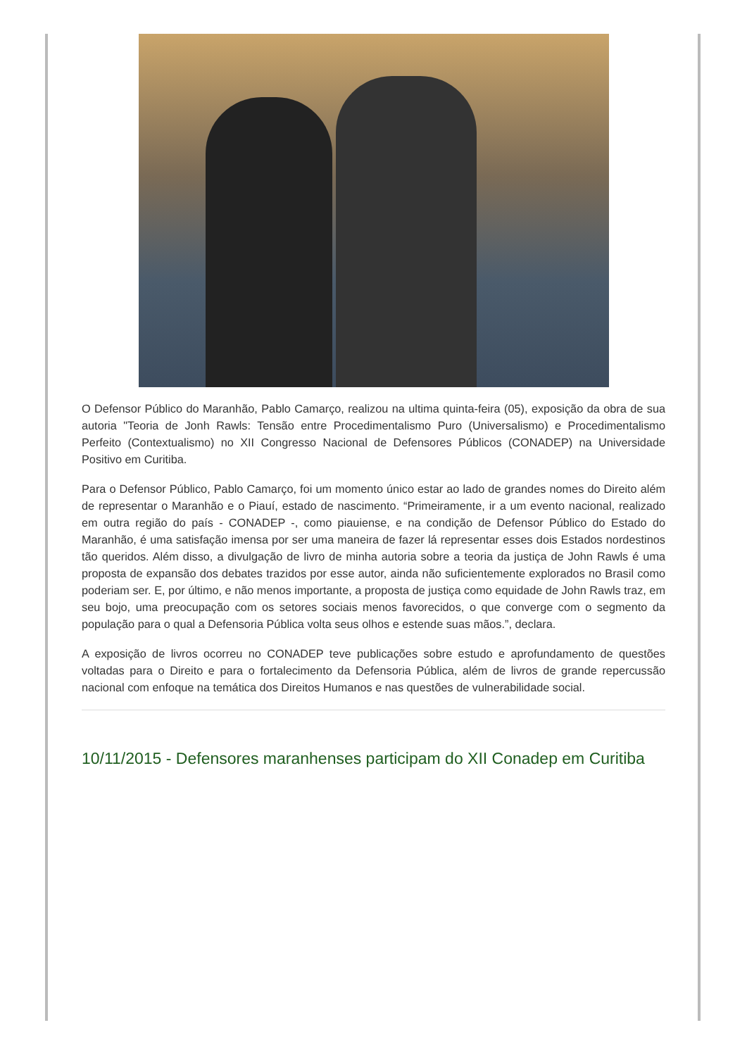O Defensor Público do Maranhão, Pablo Camarço, realizou na ultima quinta-feira (05), exposição da obra de sua autoria "Teoria de Jonh Rawls: Tensão entre Procedimentalismo Puro (Universalismo) e Procedimentalismo Perfeito (Contextualismo) no XII Congresso Nacional de Defensores Públicos (CONADEP) na Universidade Positivo em Curitiba.
Para o Defensor Público, Pablo Camarço, foi um momento único estar ao lado de grandes nomes do Direito além de representar o Maranhão e o Piauí, estado de nascimento. “Primeiramente, ir a um evento nacional, realizado em outra região do país - CONADEP -, como piauiense, e na condição de Defensor Público do Estado do Maranhão, é uma satisfação imensa por ser uma maneira de fazer lá representar esses dois Estados nordestinos tão queridos. Além disso, a divulgação de livro de minha autoria sobre a teoria da justiça de John Rawls é uma proposta de expansão dos debates trazidos por esse autor, ainda não suficientemente explorados no Brasil como poderiam ser. E, por último, e não menos importante, a proposta de justiça como equidade de John Rawls traz, em seu bojo, uma preocupação com os setores sociais menos favorecidos, o que converge com o segmento da população para o qual a Defensoria Pública volta seus olhos e estende suas mãos.”, declara.
A exposição de livros ocorreu no CONADEP teve publicações sobre estudo e aprofundamento de questões voltadas para o Direito e para o fortalecimento da Defensoria Pública, além de livros de grande repercussão nacional com enfoque na temática dos Direitos Humanos e nas questões de vulnerabilidade social.
10/11/2015 - Defensores maranhenses participam do XII Conadep em Curitiba